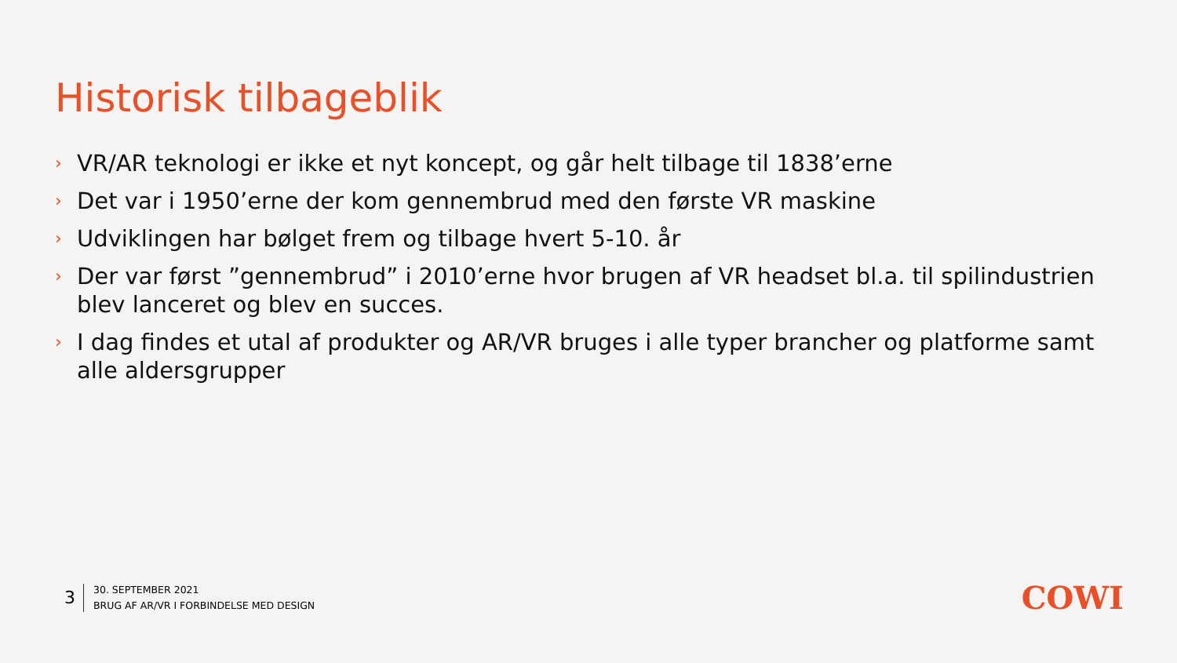Historisk tilbageblik
› VR/AR teknologi er ikke et nyt koncept, og går helt tilbage til 1838’erne
› Det var i 1950’erne der kom gennembrud med den første VR maskine
› Udviklingen har bølget frem og tilbage hvert 5-10. år
› Der var først ”gennembrud” i 2010’erne hvor brugen af VR headset bl.a. til spilindustrien blev lanceret og blev en succes.
› I dag findes et utal af produkter og AR/VR bruges i alle typer brancher og platforme samt alle aldersgrupper
3
30. SEPTEMBER 2021
BRUG AF AR/VR I FORBINDELSE MED DESIGN
COWI